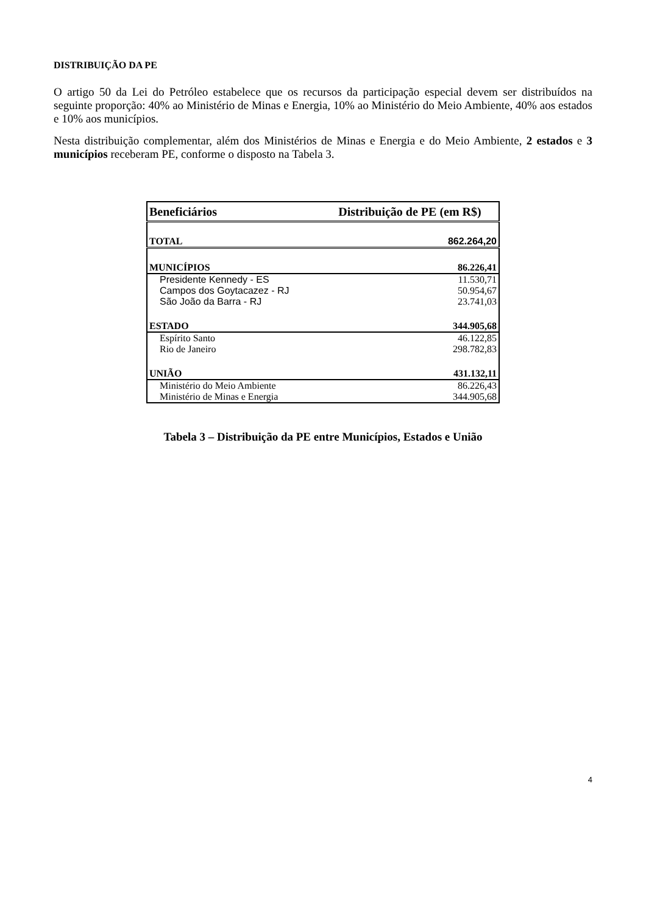DISTRIBUIÇÃO DA PE
O artigo 50 da Lei do Petróleo estabelece que os recursos da participação especial devem ser distribuídos na seguinte proporção: 40% ao Ministério de Minas e Energia, 10% ao Ministério do Meio Ambiente, 40% aos estados e 10% aos municípios.
Nesta distribuição complementar, além dos Ministérios de Minas e Energia e do Meio Ambiente, 2 estados e 3 municípios receberam PE, conforme o disposto na Tabela 3.
| Beneficiários | Distribuição de PE (em R$) |
| --- | --- |
| TOTAL | 862.264,20 |
| MUNICÍPIOS | 86.226,41 |
| Presidente Kennedy - ES | 11.530,71 |
| Campos dos Goytacazez - RJ | 50.954,67 |
| São João da Barra - RJ | 23.741,03 |
| ESTADO | 344.905,68 |
| Espírito Santo | 46.122,85 |
| Rio de Janeiro | 298.782,83 |
| UNIÃO | 431.132,11 |
| Ministério do Meio Ambiente | 86.226,43 |
| Ministério de Minas e Energia | 344.905,68 |
Tabela 3 – Distribuição da PE entre Municípios, Estados e União
4